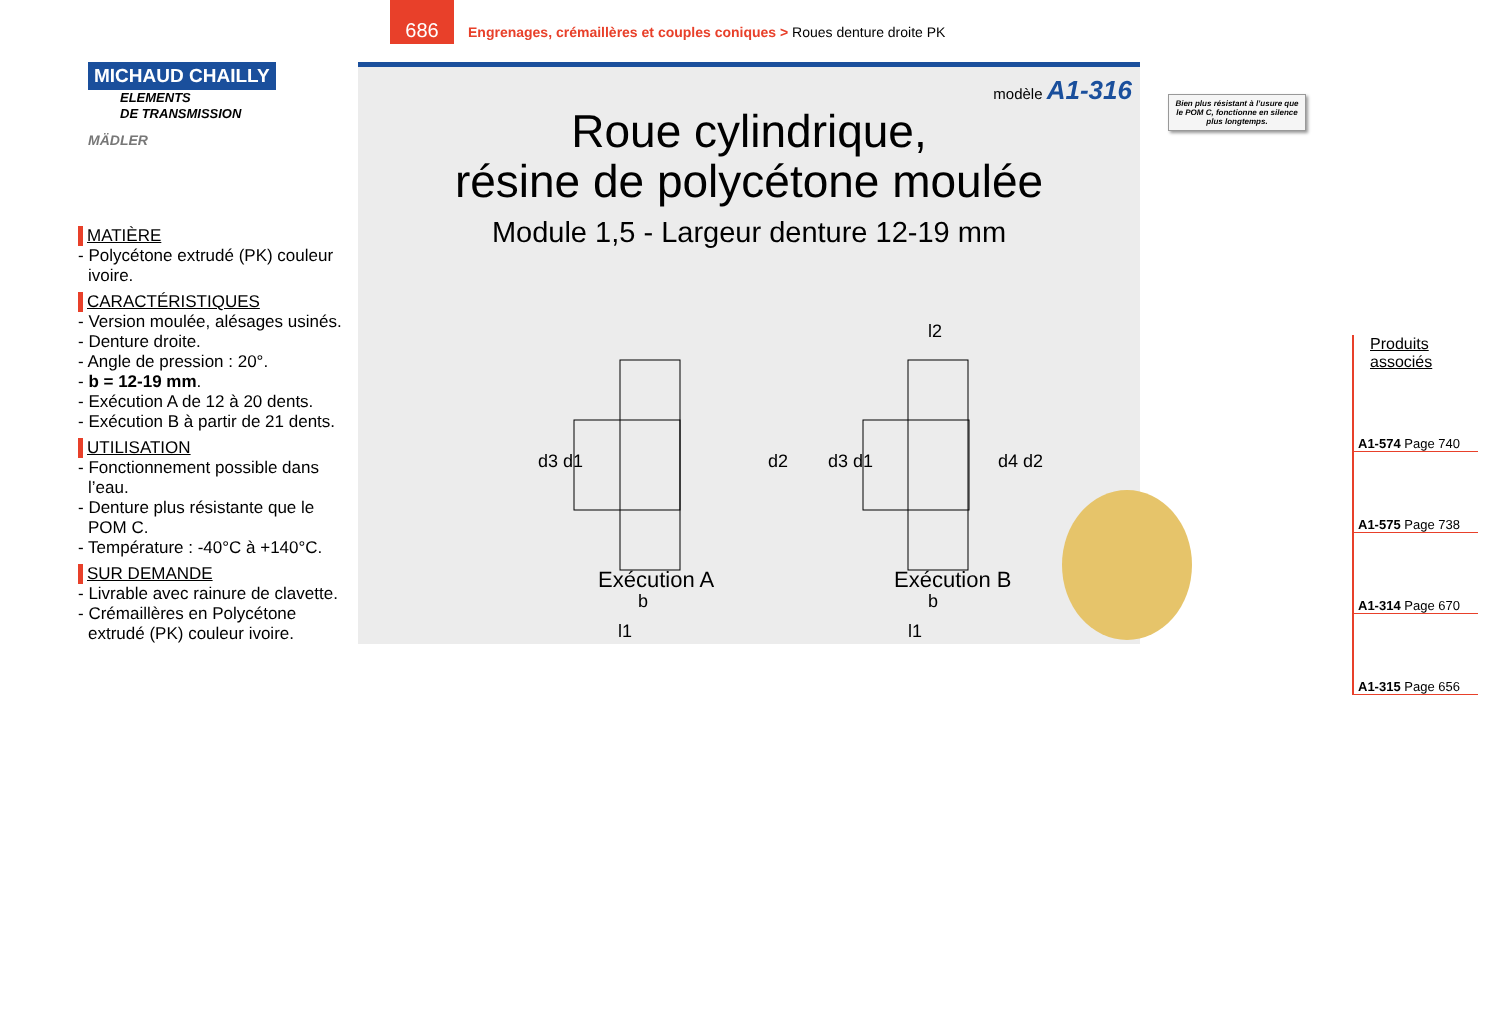686
Engrenages, crémaillères et couples coniques > Roues denture droite PK
MICHAUD CHAILLY
ELEMENTS
DE TRANSMISSION
MÄDLER
MATIÈRE
- Polycétone extrudé (PK) couleur ivoire.
CARACTÉRISTIQUES
- Version moulée, alésages usinés.
- Denture droite.
- Angle de pression : 20°.
- b = 12-19 mm.
- Exécution A de 12 à 20 dents.
- Exécution B à partir de 21 dents.
UTILISATION
- Fonctionnement possible dans l’eau.
- Denture plus résistante que le POM C.
- Température : -40°C à +140°C.
SUR DEMANDE
- Livrable avec rainure de clavette.
- Crémaillères en Polycétone extrudé (PK) couleur ivoire.
modèle A1-316
Roue cylindrique,
résine de polycétone moulée
Module 1,5 - Largeur denture 12-19 mm
d3 d1
d2
b
l1
d3 d1
d4 d2
l2
b
l1
Exécution A Exécution B
Bien plus résistant à l’usure que le POM C, fonctionne en silence plus longtemps.
Produits
associés
A1-574 Page 740
A1-575 Page 738
A1-314 Page 670
A1-315 Page 656